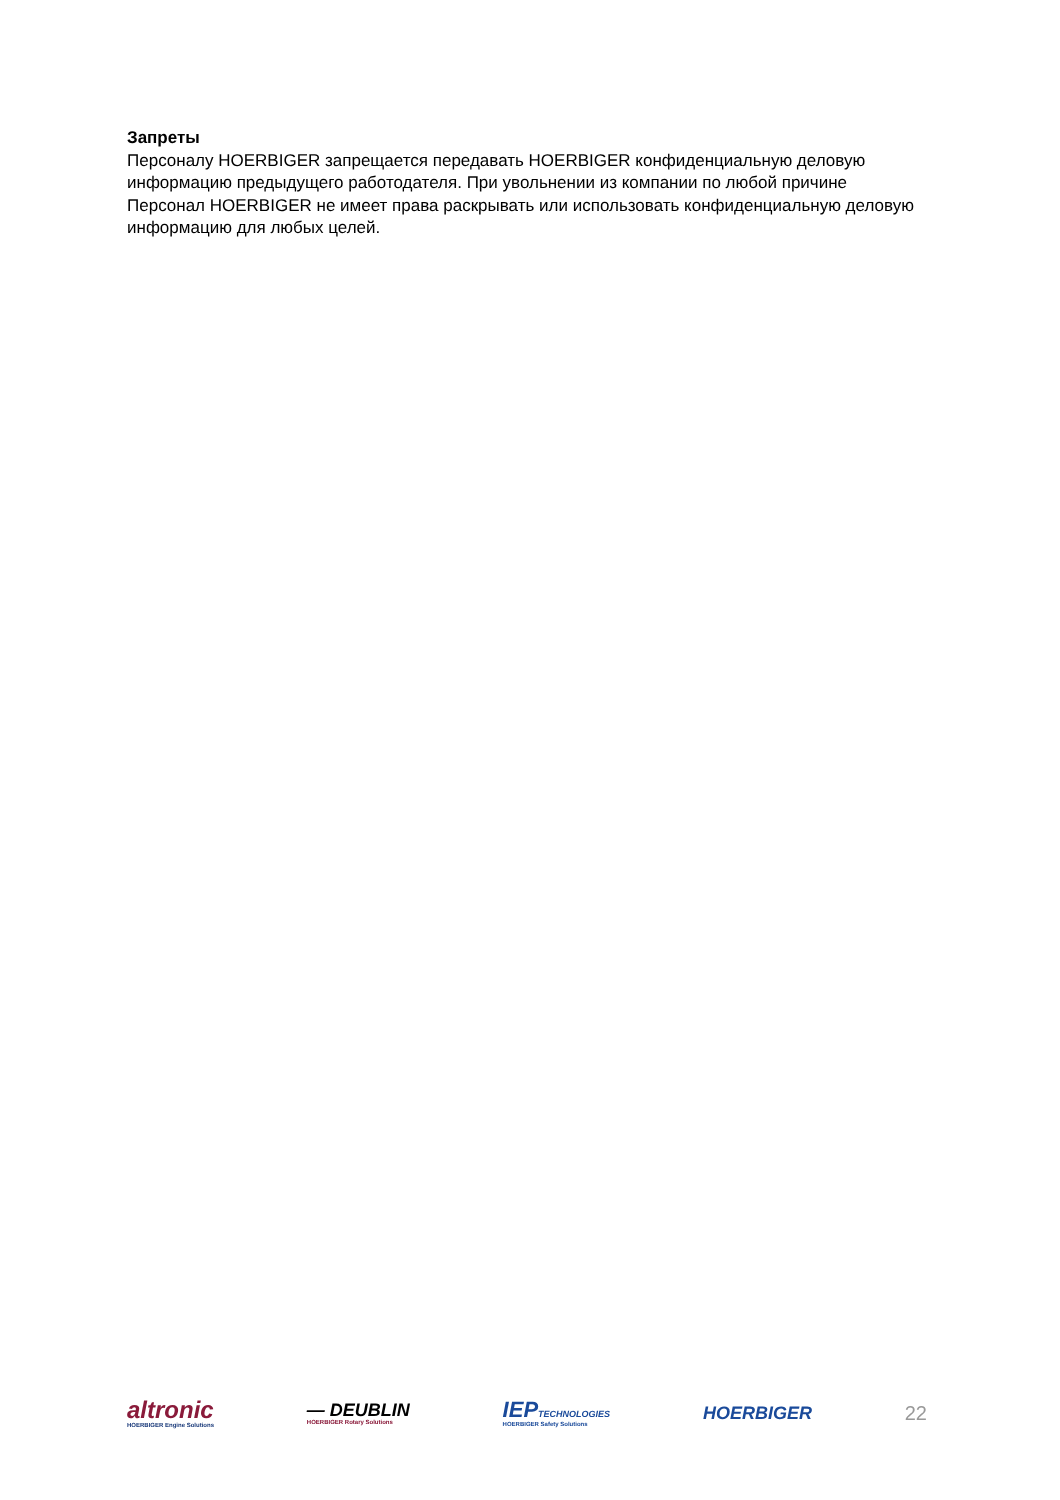Запреты
Персоналу HOERBIGER запрещается передавать HOERBIGER конфиденциальную деловую информацию предыдущего работодателя. При увольнении из компании по любой причине Персонал HOERBIGER не имеет права раскрывать или использовать конфиденциальную деловую информацию для любых целей.
altronic
HOERBIGER Engine Solutions
— DEUBLIN
HOERBIGER Rotary Solutions
IEPTECHNOLOGIES
HOERBIGER Safety Solutions
HOERBIGER
22